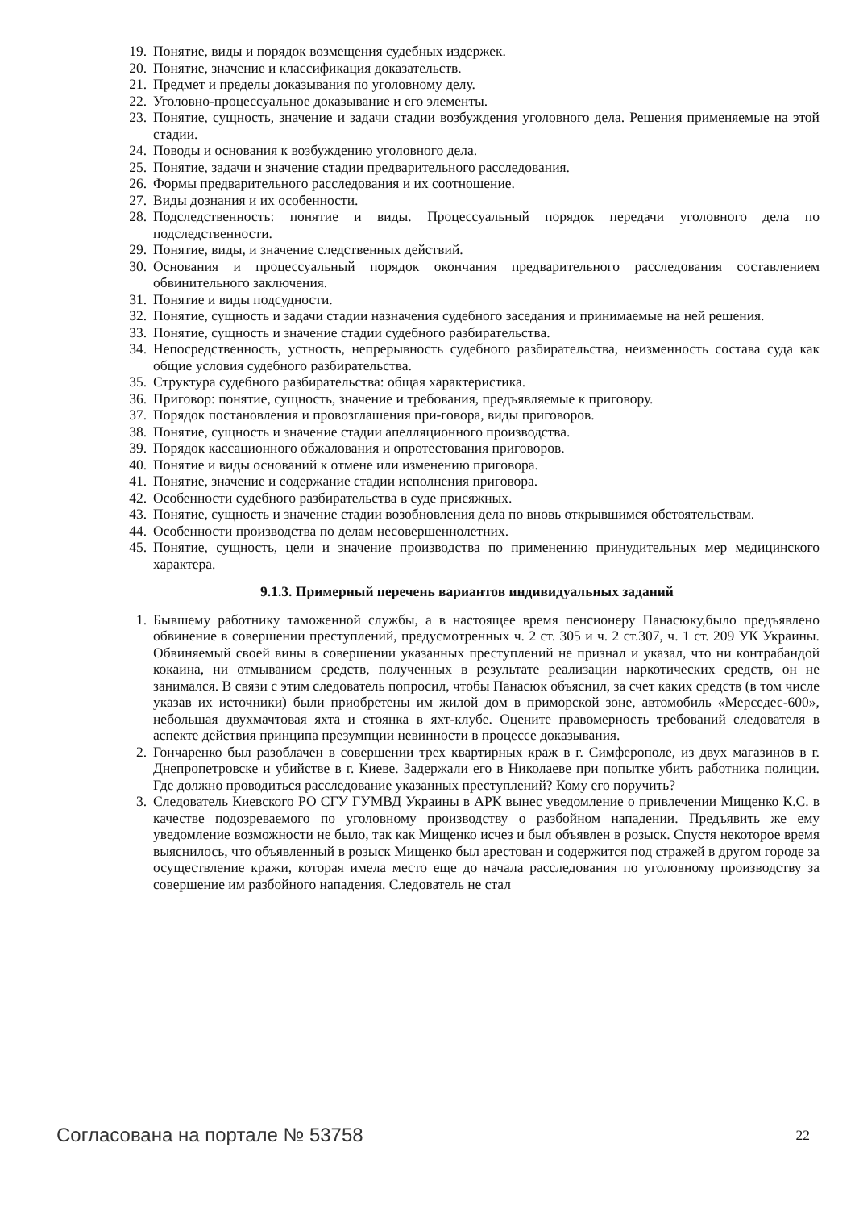19. Понятие, виды и порядок возмещения судебных издержек.
20. Понятие, значение и классификация доказательств.
21. Предмет и пределы доказывания по уголовному делу.
22. Уголовно-процессуальное доказывание и его элементы.
23. Понятие, сущность, значение и задачи стадии возбуждения уголовного дела. Решения применяемые на этой стадии.
24. Поводы и основания к возбуждению уголовного дела.
25. Понятие, задачи и значение стадии предварительного расследования.
26. Формы предварительного расследования и их соотношение.
27. Виды дознания и их особенности.
28. Подследственность: понятие и виды. Процессуальный порядок передачи уголовного дела по подследственности.
29. Понятие, виды, и значение следственных действий.
30. Основания и процессуальный порядок окончания предварительного расследования составлением обвинительного заключения.
31. Понятие и виды подсудности.
32. Понятие, сущность и задачи стадии назначения судебного заседания и принимаемые на ней решения.
33. Понятие, сущность и значение стадии судебного разбирательства.
34. Непосредственность, устность, непрерывность судебного разбирательства, неизменность состава суда как общие условия судебного разбирательства.
35. Структура судебного разбирательства: общая характеристика.
36. Приговор: понятие, сущность, значение и требования, предъявляемые к приговору.
37. Порядок постановления и провозглашения при-говора, виды приговоров.
38. Понятие, сущность и значение стадии апелляционного производства.
39. Порядок кассационного обжалования и опротестования приговоров.
40. Понятие и виды оснований к отмене или изменению приговора.
41. Понятие, значение и содержание стадии исполнения приговора.
42. Особенности судебного разбирательства в суде присяжных.
43. Понятие, сущность и значение стадии возобновления дела по вновь открывшимся обстоятельствам.
44. Особенности производства по делам несовершеннолетних.
45. Понятие, сущность, цели и значение производства по применению принудительных мер медицинского характера.
9.1.3. Примерный перечень вариантов индивидуальных заданий
1. Бывшему работнику таможенной службы, а в настоящее время пенсионеру Панасюку,было предъявлено обвинение в совершении преступлений, предусмотренных ч. 2 ст. 305 и ч. 2 ст.307, ч. 1 ст. 209 УК Украины. Обвиняемый своей вины в совершении указанных преступлений не признал и указал, что ни контрабандой кокаина, ни отмыванием средств, полученных в результате реализации наркотических средств, он не занимался. В связи с этим следователь попросил, чтобы Панасюк объяснил, за счет каких средств (в том числе указав их источники) были приобретены им жилой дом в приморской зоне, автомобиль «Мерседес-600», небольшая двухмачтовая яхта и стоянка в яхт-клубе. Оцените правомерность требований следователя в аспекте действия принципа презумпции невинности в процессе доказывания.
2. Гончаренко был разоблачен в совершении трех квартирных краж в г. Симферополе, из двух магазинов в г. Днепропетровске и убийстве в г. Киеве. Задержали его в Николаеве при попытке убить работника полиции. Где должно проводиться расследование указанных преступлений? Кому его поручить?
3. Следователь Киевского РО СГУ ГУМВД Украины в АРК вынес уведомление о привлечении Мищенко К.С. в качестве подозреваемого по уголовному производству о разбойном нападении. Предъявить же ему уведомление возможности не было, так как Мищенко исчез и был объявлен в розыск. Спустя некоторое время выяснилось, что объявленный в розыск Мищенко был арестован и содержится под стражей в другом городе за осуществление кражи, которая имела место еще до начала расследования по уголовному производству за совершение им разбойного нападения. Следователь не стал
Согласована на портале № 53758 22